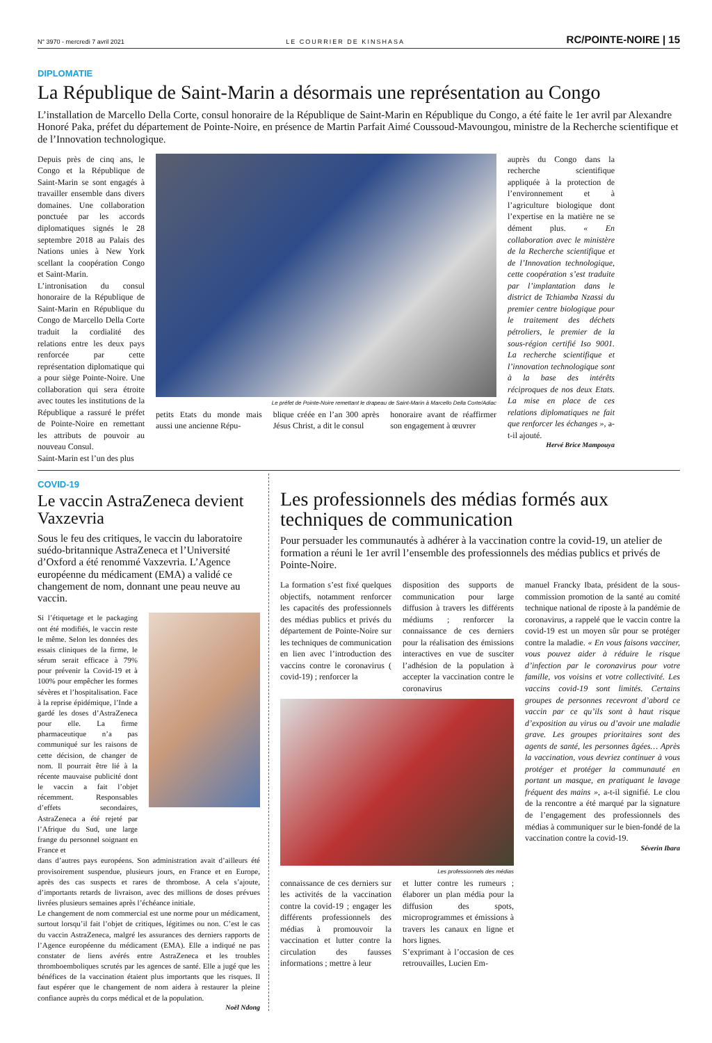N° 3970 - mercredi 7 avril 2021 LE COURRIER DE KINSHASA RC/POINTE-NOIRE | 15
DIPLOMATIE
La République de Saint-Marin a désormais une représentation au Congo
L’installation de Marcello Della Corte, consul honoraire de la République de Saint-Marin en République du Congo, a été faite le 1er avril par Alexandre Honoré Paka, préfet du département de Pointe-Noire, en présence de Martin Parfait Aimé Coussoud-Mavoungou, ministre de la Recherche scientifique et de l’Innovation technologique.
Depuis près de cinq ans, le Congo et la République de Saint-Marin se sont engagés à travailler ensemble dans divers domaines. Une collaboration ponctuée par les accords diplomatiques signés le 28 septembre 2018 au Palais des Nations unies à New York scellant la coopération Congo et Saint-Marin.
L’intronisation du consul honoraire de la République de Saint-Marin en République du Congo de Marcello Della Corte traduit la cordialité des relations entre les deux pays renforcée par cette représentation diplomatique qui a pour siège Pointe-Noire. Une collaboration qui sera étroite avec toutes les institutions de la République a rassuré le préfet de Pointe-Noire en remettant les attributs de pouvoir au nouveau Consul.
Saint-Marin est l’un des plus
Le préfet de Pointe-Noire remettant le drapeau de Saint-Marin à Marcello Della Corte/Adiac
petits Etats du monde mais aussi une ancienne Répu-
blique créée en l’an 300 après Jésus Christ, a dit le consul
honoraire avant de réaffirmer son engagement à œuvrer
auprès du Congo dans la recherche scientifique appliquée à la protection de l’environnement et à l’agriculture biologique dont l’expertise en la matière ne se dément plus. « En collaboration avec le ministère de la Recherche scientifique et de l’Innovation technologique, cette coopération s’est traduite par l’implantation dans le district de Tchiamba Nzassi du premier centre biologique pour le traitement des déchets pétroliers, le premier de la sous-région certifié Iso 9001. La recherche scientifique et l’innovation technologique sont à la base des intérêts réciproques de nos deux Etats. La mise en place de ces relations diplomatiques ne fait que renforcer les échanges », a-t-il ajouté.
Hervé Brice Mampouya
COVID-19
Le vaccin AstraZeneca devient Vaxzevria
Sous le feu des critiques, le vaccin du laboratoire suédo-britannique AstraZeneca et l’Université d’Oxford a été renommé Vaxzevria. L’Agence européenne du médicament (EMA) a validé ce changement de nom, donnant une peau neuve au vaccin.
Si l’étiquetage et le packaging ont été modifiés, le vaccin reste le même. Selon les données des essais cliniques de la firme, le sérum serait efficace à 79% pour prévenir la Covid-19 et à 100% pour empêcher les formes sévères et l’hospitalisation. Face à la reprise épidémique, l’Inde a gardé les doses d’AstraZeneca pour elle. La firme pharmaceutique n’a pas communiqué sur les raisons de cette décision, de changer de nom. Il pourrait être lié à la récente mauvaise publicité dont le vaccin a fait l’objet récemment. Responsables d’effets secondaires, AstraZeneca a été rejeté par l’Afrique du Sud, une large frange du personnel soignant en France et
dans d’autres pays européens. Son administration avait d’ailleurs été provisoirement suspendue, plusieurs jours, en France et en Europe, après des cas suspects et rares de thrombose. A cela s’ajoute, d’importants retards de livraison, avec des millions de doses prévues livrées plusieurs semaines après l’échéance initiale.
Le changement de nom commercial est une norme pour un médicament, surtout lorsqu’il fait l’objet de critiques, légitimes ou non. C’est le cas du vaccin AstraZeneca, malgré les assurances des derniers rapports de l’Agence européenne du médicament (EMA). Elle a indiqué ne pas constater de liens avérés entre AstraZeneca et les troubles thromboemboliques scrutés par les agences de santé. Elle a jugé que les bénéfices de la vaccination étaient plus importants que les risques. Il faut espérer que le changement de nom aidera à restaurer la pleine confiance auprès du corps médical et de la population.
Noël Ndong
Les professionnels des médias formés aux techniques de communication
Pour persuader les communautés à adhérer à la vaccination contre la covid-19, un atelier de formation a réuni le 1er avril l’ensemble des professionnels des médias publics et privés de Pointe-Noire.
La formation s’est fixé quelques objectifs, notamment renforcer les capacités des professionnels des médias publics et privés du département de Pointe-Noire sur les techniques de communication en lien avec l’introduction des vaccins contre le coronavirus ( covid-19) ; renforcer la
disposition des supports de communication pour large diffusion à travers les différents médiums ; renforcer la connaissance de ces derniers pour la réalisation des émissions interactives en vue de susciter l’adhésion de la population à accepter la vaccination contre le coronavirus
Les professionnels des médias
connaissance de ces derniers sur les activités de la vaccination contre la covid-19 ; engager les différents professionnels des médias à promouvoir la vaccination et lutter contre la circulation des fausses informations ; mettre à leur
et lutter contre les rumeurs ; élaborer un plan média pour la diffusion des spots, microprogrammes et émissions à travers les canaux en ligne et hors lignes.
S’exprimant à l’occasion de ces retrouvailles, Lucien Em-
manuel Francky Ibata, président de la sous-commission promotion de la santé au comité technique national de riposte à la pandémie de coronavirus, a rappelé que le vaccin contre la covid-19 est un moyen sûr pour se protéger contre la maladie. « En vous faisons vacciner, vous pouvez aider à réduire le risque d’infection par le coronavirus pour votre famille, vos voisins et votre collectivité. Les vaccins covid-19 sont limités. Certains groupes de personnes recevront d’abord ce vaccin par ce qu’ils sont à haut risque d’exposition au virus ou d’avoir une maladie grave. Les groupes prioritaires sont des agents de santé, les personnes âgées… Après la vaccination, vous devriez continuer à vous protéger et protéger la communauté en portant un masque, en pratiquant le lavage fréquent des mains », a-t-il signifié. Le clou de la rencontre a été marqué par la signature de l’engagement des professionnels des médias à communiquer sur le bien-fondé de la vaccination contre la covid-19.
Séverin Ibara